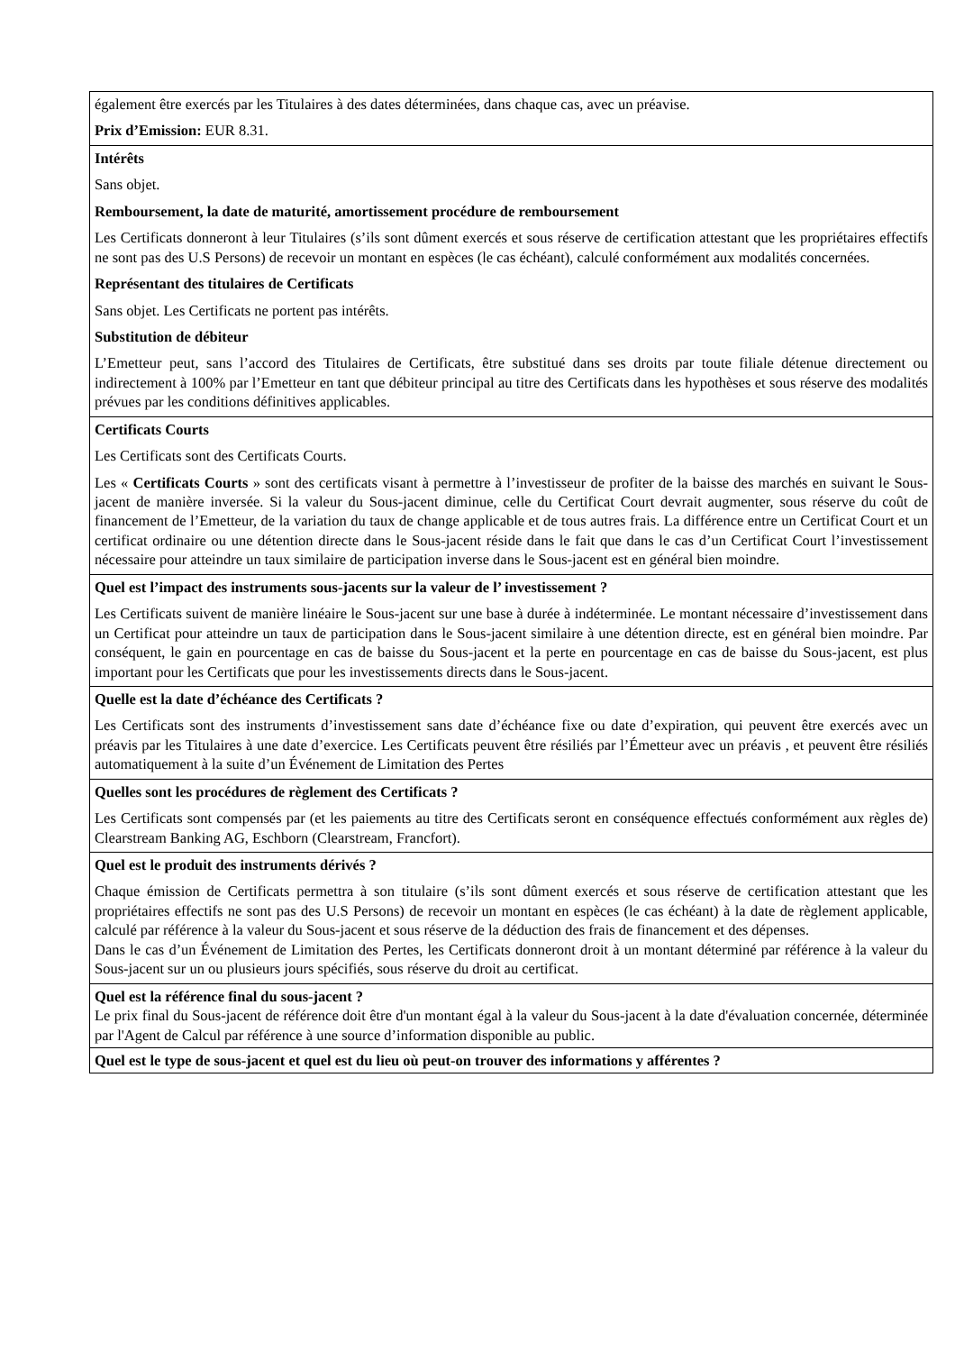| également être exercés par les Titulaires à des dates déterminées, dans chaque cas, avec un préavise. Prix d’Emission: EUR 8.31. |
| Intérêts Sans objet. Remboursement, la date de maturité, amortissement procédure de remboursement Les Certificats donneront à leur Titulaires (s’ils sont dûment exercés et sous réserve de certification attestant que les propriétaires effectifs ne sont pas des U.S Persons) de recevoir un montant en espèces (le cas échéant), calculé conformément aux modalités concernées. Représentant des titulaires de Certificats Sans objet. Les Certificats ne portent pas intérêts. Substitution de débiteur L’Emetteur peut, sans l’accord des Titulaires de Certificats, être substitué dans ses droits par toute filiale détenue directement ou indirectement à 100% par l’Emetteur en tant que débiteur principal au titre des Certificats dans les hypothèses et sous réserve des modalités prévues par les conditions définitives applicables. |
| Certificats Courts Les Certificats sont des Certificats Courts. Les « Certificats Courts » sont des certificats visant à permettre à l’investisseur de profiter de la baisse des marchés en suivant le Sous-jacent de manière inversée. Si la valeur du Sous-jacent diminue, celle du Certificat Court devrait augmenter, sous réserve du coût de financement de l’Emetteur, de la variation du taux de change applicable et de tous autres frais. La différence entre un Certificat Court et un certificat ordinaire ou une détention directe dans le Sous-jacent réside dans le fait que dans le cas d’un Certificat Court l’investissement nécessaire pour atteindre un taux similaire de participation inverse dans le Sous-jacent est en général bien moindre. |
| Quel est l’impact des instruments sous-jacents sur la valeur de l’ investissement ? Les Certificats suivent de manière linéaire le Sous-jacent sur une base à durée à indéterminée. Le montant nécessaire d’investissement dans un Certificat pour atteindre un taux de participation dans le Sous-jacent similaire à une détention directe, est en général bien moindre. Par conséquent, le gain en pourcentage en cas de baisse du Sous-jacent et la perte en pourcentage en cas de baisse du Sous-jacent, est plus important pour les Certificats que pour les investissements directs dans le Sous-jacent. |
| Quelle est la date d’échéance des Certificats ? Les Certificats sont des instruments d’investissement sans date d’échéance fixe ou date d’expiration, qui peuvent être exercés avec un préavis par les Titulaires à une date d’exercice. Les Certificats peuvent être résiliés par l’Émetteur avec un préavis , et peuvent être résiliés automatiquement à la suite d’un Événement de Limitation des Pertes |
| Quelles sont les procédures de règlement des Certificats ? Les Certificats sont compensés par (et les paiements au titre des Certificats seront en conséquence effectués conformément aux règles de) Clearstream Banking AG, Eschborn (Clearstream, Francfort). |
| Quel est le produit des instruments dérivés ? Chaque émission de Certificats permettra à son titulaire (s’ils sont dûment exercés et sous réserve de certification attestant que les propriétaires effectifs ne sont pas des U.S Persons) de recevoir un montant en espèces (le cas échéant) à la date de règlement applicable, calculé par référence à la valeur du Sous-jacent et sous réserve de la déduction des frais de financement et des dépenses. Dans le cas d’un Événement de Limitation des Pertes, les Certificats donneront droit à un montant déterminé par référence à la valeur du Sous-jacent sur un ou plusieurs jours spécifiés, sous réserve du droit au certificat. |
| Quel est la référence final du sous-jacent ? Le prix final du Sous-jacent de référence doit être d'un montant égal à la valeur du Sous-jacent à la date d'évaluation concernée, déterminée par l'Agent de Calcul par référence à une source d’information disponible au public. |
| Quel est le type de sous-jacent et quel est du lieu où peut-on trouver des informations y afférentes ? |